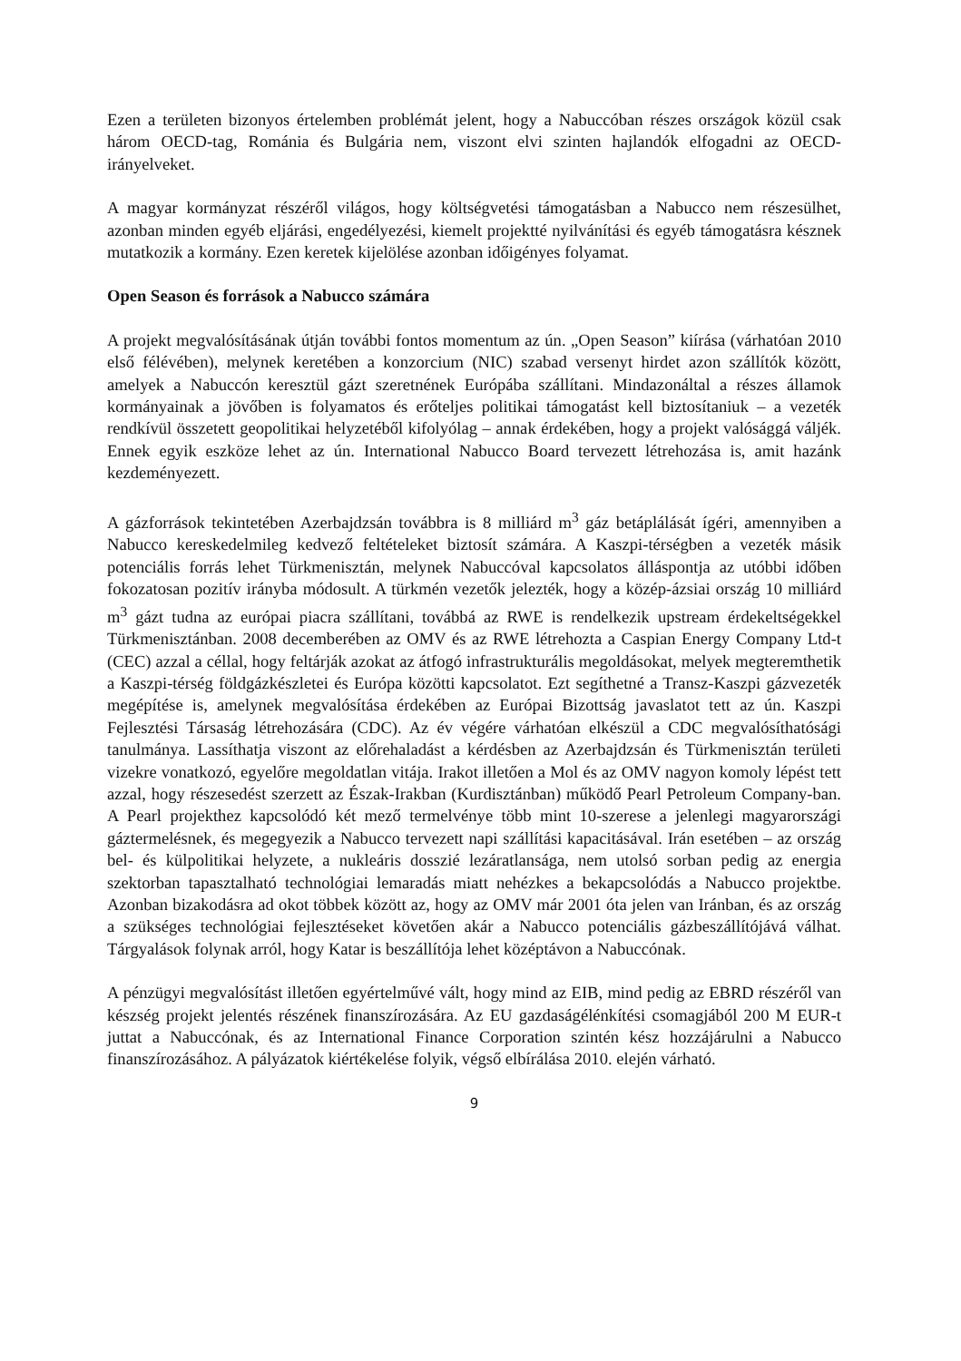Ezen a területen bizonyos értelemben problémát jelent, hogy a Nabuccóban részes országok közül csak három OECD-tag, Románia és Bulgária nem, viszont elvi szinten hajlandók elfogadni az OECD-irányelveket.
A magyar kormányzat részéről világos, hogy költségvetési támogatásban a Nabucco nem részesülhet, azonban minden egyéb eljárási, engedélyezési, kiemelt projektté nyilvánítási és egyéb támogatásra késznek mutatkozik a kormány. Ezen keretek kijelölése azonban időigényes folyamat.
Open Season és források a Nabucco számára
A projekt megvalósításának útján további fontos momentum az ún. „Open Season” kiírása (várhatóan 2010 első félévében), melynek keretében a konzorcium (NIC) szabad versenyt hirdet azon szállítók között, amelyek a Nabuccón keresztül gázt szeretnének Európába szállítani. Mindazonáltal a részes államok kormányainak a jövőben is folyamatos és erőteljes politikai támogatást kell biztosítaniuk – a vezeték rendkívül összetett geopolitikai helyzetéből kifolyólag – annak érdekében, hogy a projekt valósággá váljék. Ennek egyik eszköze lehet az ún. International Nabucco Board tervezett létrehozása is, amit hazánk kezdeményezett.
A gázforrások tekintetében Azerbajdzsán továbbra is 8 milliárd m<sup>3</sup> gáz betáplálását ígéri, amennyiben a Nabucco kereskedelmileg kedvező feltételeket biztosít számára. A Kaszpi-térségben a vezeték másik potenciális forrás lehet Türkmenisztán, melynek Nabuccóval kapcsolatos álláspontja az utóbbi időben fokozatosan pozitív irányba módosult. A türkmén vezetők jelezték, hogy a közép-ázsiai ország 10 milliárd m<sup>3</sup> gázt tudna az európai piacra szállítani, továbbá az RWE is rendelkezik upstream érdekeltségekkel Türkmenisztánban. 2008 decemberében az OMV és az RWE létrehozta a Caspian Energy Company Ltd-t (CEC) azzal a céllal, hogy feltárják azokat az átfogó infrastrukturális megoldásokat, melyek megteremthetik a Kaszpi-térség földgázkészletei és Európa közötti kapcsolatot. Ezt segíthetné a Transz-Kaszpi gázvezeték megépítése is, amelynek megvalósítása érdekében az Európai Bizottság javaslatot tett az ún. Kaszpi Fejlesztési Társaság létrehozására (CDC). Az év végére várhatóan elkészül a CDC megvalósíthatósági tanulmánya. Lassíthatja viszont az előrehaladást a kérdésben az Azerbajdzsán és Türkmenisztán területi vizekre vonatkozó, egyelőre megoldatlan vitája. Irakot illetően a Mol és az OMV nagyon komoly lépést tett azzal, hogy részesedést szerzett az Észak-Irakban (Kurdisztánban) működő Pearl Petroleum Company-ban. A Pearl projekthez kapcsolódó két mező termelvénye több mint 10-szerese a jelenlegi magyarországi gáztermelésnek, és megegyezik a Nabucco tervezett napi szállítási kapacitásával. Irán esetében – az ország bel- és külpolitikai helyzete, a nukleáris dosszié lezáratlansága, nem utolsó sorban pedig az energia szektorban tapasztalható technológiai lemaradás miatt nehézkes a bekapcsolódás a Nabucco projektbe. Azonban bizakodásra ad okot többek között az, hogy az OMV már 2001 óta jelen van Iránban, és az ország a szükséges technológiai fejlesztéseket követően akár a Nabucco potenciális gázbeszállítójává válhat. Tárgyalások folynak arról, hogy Katar is beszállítója lehet középtávon a Nabuccónak.
A pénzügyi megvalósítást illetően egyértelművé vált, hogy mind az EIB, mind pedig az EBRD részéről van készség projekt jelentés részének finanszírozására. Az EU gazdaságélénkítési csomagjából 200 M EUR-t juttat a Nabuccónak, és az International Finance Corporation szintén kész hozzájárulni a Nabucco finanszírozásához. A pályázatok kiértékelése folyik, végső elbírálása 2010. elején várható.
9